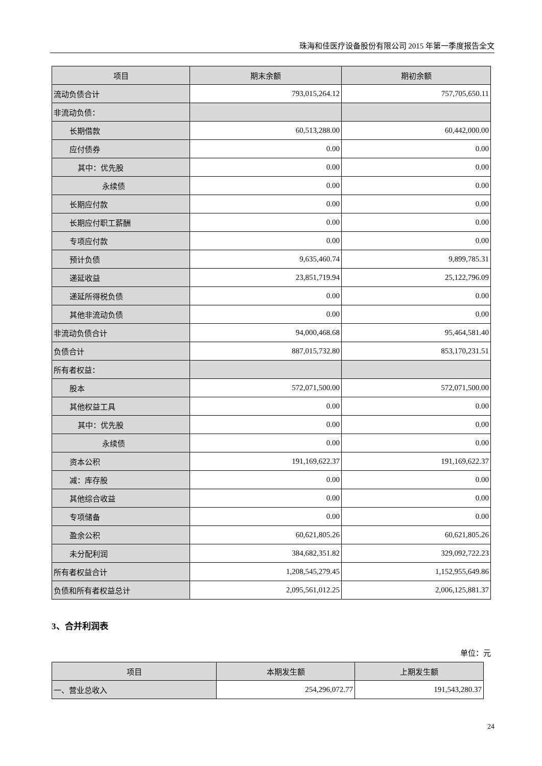珠海和佳医疗设备股份有限公司 2015 年第一季度报告全文
| 项目 | 期末余额 | 期初余额 |
| --- | --- | --- |
| 流动负债合计 | 793,015,264.12 | 757,705,650.11 |
| 非流动负债： | | |
| 长期借款 | 60,513,288.00 | 60,442,000.00 |
| 应付债券 | 0.00 | 0.00 |
| 其中：优先股 | 0.00 | 0.00 |
| 永续债 | 0.00 | 0.00 |
| 长期应付款 | 0.00 | 0.00 |
| 长期应付职工薪酬 | 0.00 | 0.00 |
| 专项应付款 | 0.00 | 0.00 |
| 预计负债 | 9,635,460.74 | 9,899,785.31 |
| 递延收益 | 23,851,719.94 | 25,122,796.09 |
| 递延所得税负债 | 0.00 | 0.00 |
| 其他非流动负债 | 0.00 | 0.00 |
| 非流动负债合计 | 94,000,468.68 | 95,464,581.40 |
| 负债合计 | 887,015,732.80 | 853,170,231.51 |
| 所有者权益： | | |
| 股本 | 572,071,500.00 | 572,071,500.00 |
| 其他权益工具 | 0.00 | 0.00 |
| 其中：优先股 | 0.00 | 0.00 |
| 永续债 | 0.00 | 0.00 |
| 资本公积 | 191,169,622.37 | 191,169,622.37 |
| 减：库存股 | 0.00 | 0.00 |
| 其他综合收益 | 0.00 | 0.00 |
| 专项储备 | 0.00 | 0.00 |
| 盈余公积 | 60,621,805.26 | 60,621,805.26 |
| 未分配利润 | 384,682,351.82 | 329,092,722.23 |
| 所有者权益合计 | 1,208,545,279.45 | 1,152,955,649.86 |
| 负债和所有者权益总计 | 2,095,561,012.25 | 2,006,125,881.37 |
3、合并利润表
单位：元
| 项目 | 本期发生额 | 上期发生额 |
| --- | --- | --- |
| 一、营业总收入 | 254,296,072.77 | 191,543,280.37 |
24